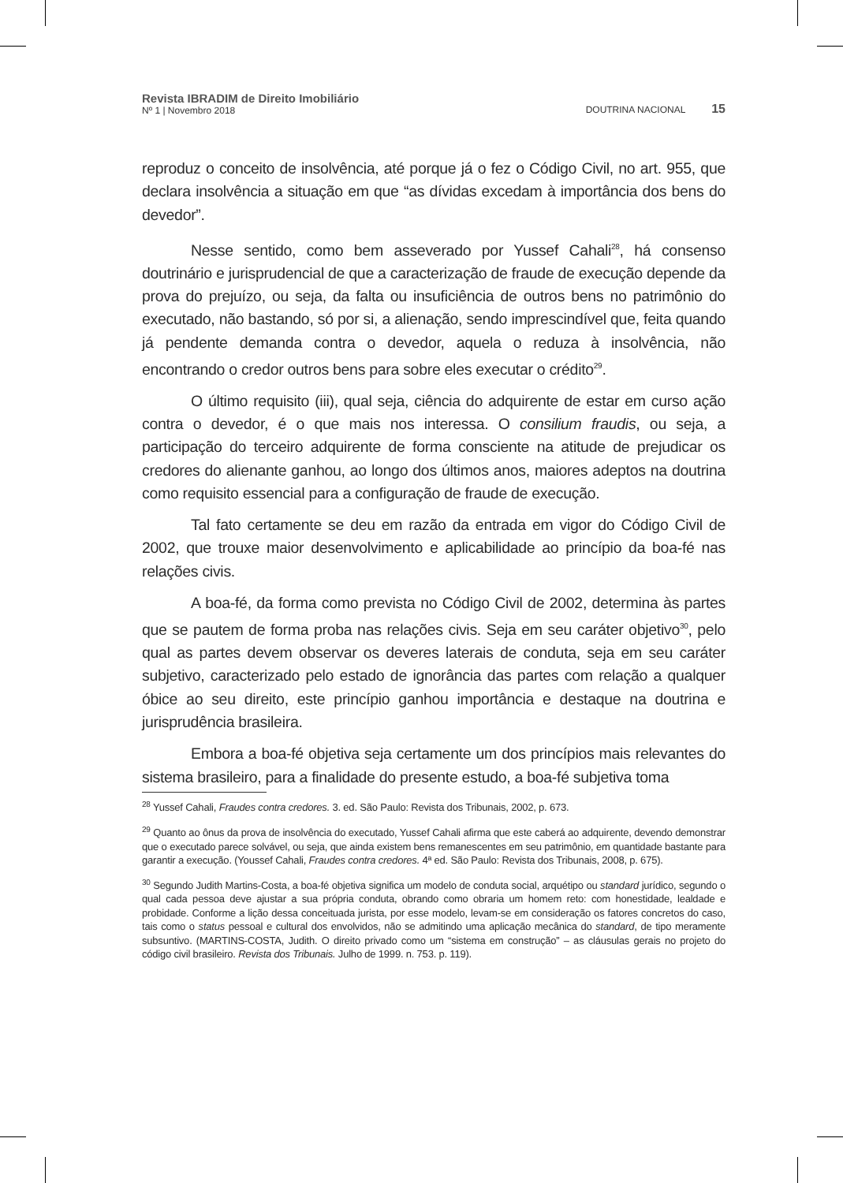Revista IBRADIM de Direito Imobiliário
Nº 1 | Novembro 2018
DOUTRINA NACIONAL 15
reproduz o conceito de insolvência, até porque já o fez o Código Civil, no art. 955, que declara insolvência a situação em que “as dívidas excedam à importância dos bens do devedor”.
Nesse sentido, como bem asseverado por Yussef Cahali<sup>28</sup>, há consenso doutrinário e jurisprudencial de que a caracterização de fraude de execução depende da prova do prejuízo, ou seja, da falta ou insuficiência de outros bens no patrimônio do executado, não bastando, só por si, a alienação, sendo imprescindível que, feita quando já pendente demanda contra o devedor, aquela o reduza à insolvência, não encontrando o credor outros bens para sobre eles executar o crédito<sup>29</sup>.
O último requisito (iii), qual seja, ciência do adquirente de estar em curso ação contra o devedor, é o que mais nos interessa. O consilium fraudis, ou seja, a participação do terceiro adquirente de forma consciente na atitude de prejudicar os credores do alienante ganhou, ao longo dos últimos anos, maiores adeptos na doutrina como requisito essencial para a configuração de fraude de execução.
Tal fato certamente se deu em razão da entrada em vigor do Código Civil de 2002, que trouxe maior desenvolvimento e aplicabilidade ao princípio da boa-fé nas relações civis.
A boa-fé, da forma como prevista no Código Civil de 2002, determina às partes que se pautem de forma proba nas relações civis. Seja em seu caráter objetivo<sup>30</sup>, pelo qual as partes devem observar os deveres laterais de conduta, seja em seu caráter subjetivo, caracterizado pelo estado de ignorância das partes com relação a qualquer óbice ao seu direito, este princípio ganhou importância e destaque na doutrina e jurisprudência brasileira.
Embora a boa-fé objetiva seja certamente um dos princípios mais relevantes do sistema brasileiro, para a finalidade do presente estudo, a boa-fé subjetiva toma
<sup>28</sup> Yussef Cahali, Fraudes contra credores. 3. ed. São Paulo: Revista dos Tribunais, 2002, p. 673.
<sup>29</sup> Quanto ao ônus da prova de insolvência do executado, Yussef Cahali afirma que este caberá ao adquirente, devendo demonstrar que o executado parece solvável, ou seja, que ainda existem bens remanescentes em seu patrimônio, em quantidade bastante para garantir a execução. (Youssef Cahali, Fraudes contra credores. 4ª ed. São Paulo: Revista dos Tribunais, 2008, p. 675).
<sup>30</sup> Segundo Judith Martins-Costa, a boa-fé objetiva significa um modelo de conduta social, arquétipo ou standard jurídico, segundo o qual cada pessoa deve ajustar a sua própria conduta, obrando como obraria um homem reto: com honestidade, lealdade e probidade. Conforme a lição dessa conceituada jurista, por esse modelo, levam-se em consideração os fatores concretos do caso, tais como o status pessoal e cultural dos envolvidos, não se admitindo uma aplicação mecânica do standard, de tipo meramente subsuntivo. (MARTINS-COSTA, Judith. O direito privado como um “sistema em construção” – as cláusulas gerais no projeto do código civil brasileiro. Revista dos Tribunais. Julho de 1999. n. 753. p. 119).